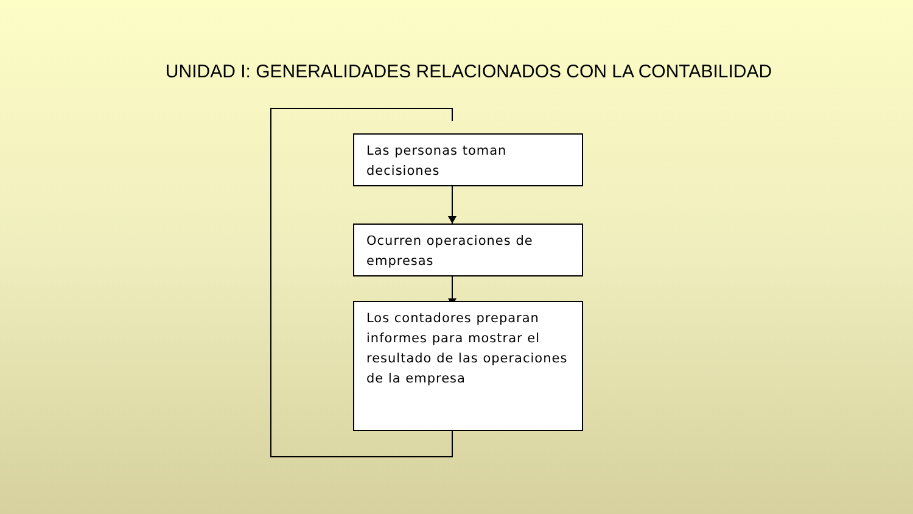UNIDAD I: GENERALIDADES RELACIONADOS CON LA CONTABILIDAD
Las personas toman decisiones
Ocurren operaciones de empresas
Los contadores preparan informes para mostrar el resultado de las operaciones de la empresa